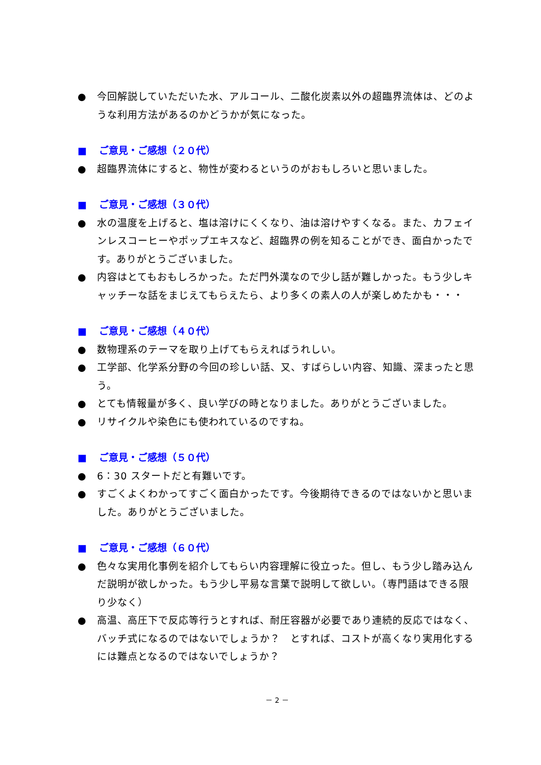● 今回解説していただいた水、アルコール、二酸化炭素以外の超臨界流体は、どのような利用方法があるのかどうかが気になった。
■ ご意見・ご感想（２０代）
● 超臨界流体にすると、物性が変わるというのがおもしろいと思いました。
■ ご意見・ご感想（３０代）
● 水の温度を上げると、塩は溶けにくくなり、油は溶けやすくなる。また、カフェインレスコーヒーやポップエキスなど、超臨界の例を知ることができ、面白かったです。ありがとうございました。
● 内容はとてもおもしろかった。ただ門外漢なので少し話が難しかった。もう少しキャッチーな話をまじえてもらえたら、より多くの素人の人が楽しめたかも・・・
■ ご意見・ご感想（４０代）
● 数物理系のテーマを取り上げてもらえればうれしい。
● 工学部、化学系分野の今回の珍しい話、又、すばらしい内容、知識、深まったと思う。
● とても情報量が多く、良い学びの時となりました。ありがとうございました。
● リサイクルや染色にも使われているのですね。
■ ご意見・ご感想（５０代）
● 6：30 スタートだと有難いです。
● すごくよくわかってすごく面白かったです。今後期待できるのではないかと思いました。ありがとうございました。
■ ご意見・ご感想（６０代）
● 色々な実用化事例を紹介してもらい内容理解に役立った。但し、もう少し踏み込んだ説明が欲しかった。もう少し平易な言葉で説明して欲しい。（専門語はできる限り少なく）
● 高温、高圧下で反応等行うとすれば、耐圧容器が必要であり連続的反応ではなく、バッチ式になるのではないでしょうか？　とすれば、コストが高くなり実用化するには難点となるのではないでしょうか？
－ 2 －